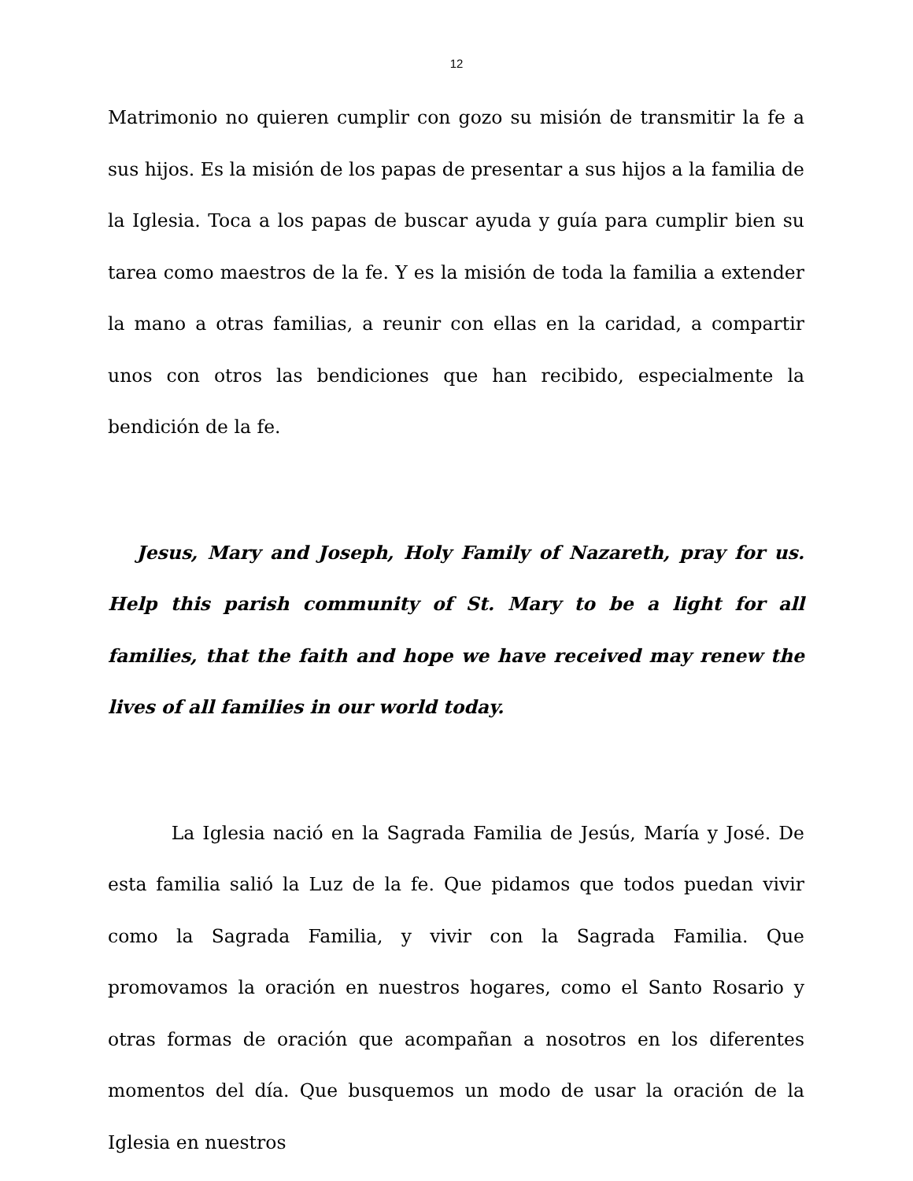12
Matrimonio no quieren cumplir con gozo su misión de transmitir la fe a sus hijos. Es la misión de los papas de presentar a sus hijos a la familia de la Iglesia. Toca a los papas de buscar ayuda y guía para cumplir bien su tarea como maestros de la fe. Y es la misión de toda la familia a extender la mano a otras familias, a reunir con ellas en la caridad, a compartir unos con otros las bendiciones que han recibido, especialmente la bendición de la fe.
Jesus, Mary and Joseph, Holy Family of Nazareth, pray for us. Help this parish community of St. Mary to be a light for all families, that the faith and hope we have received may renew the lives of all families in our world today.
La Iglesia nació en la Sagrada Familia de Jesús, María y José. De esta familia salió la Luz de la fe. Que pidamos que todos puedan vivir como la Sagrada Familia, y vivir con la Sagrada Familia. Que promovamos la oración en nuestros hogares, como el Santo Rosario y otras formas de oración que acompañan a nosotros en los diferentes momentos del día. Que busquemos un modo de usar la oración de la Iglesia en nuestros